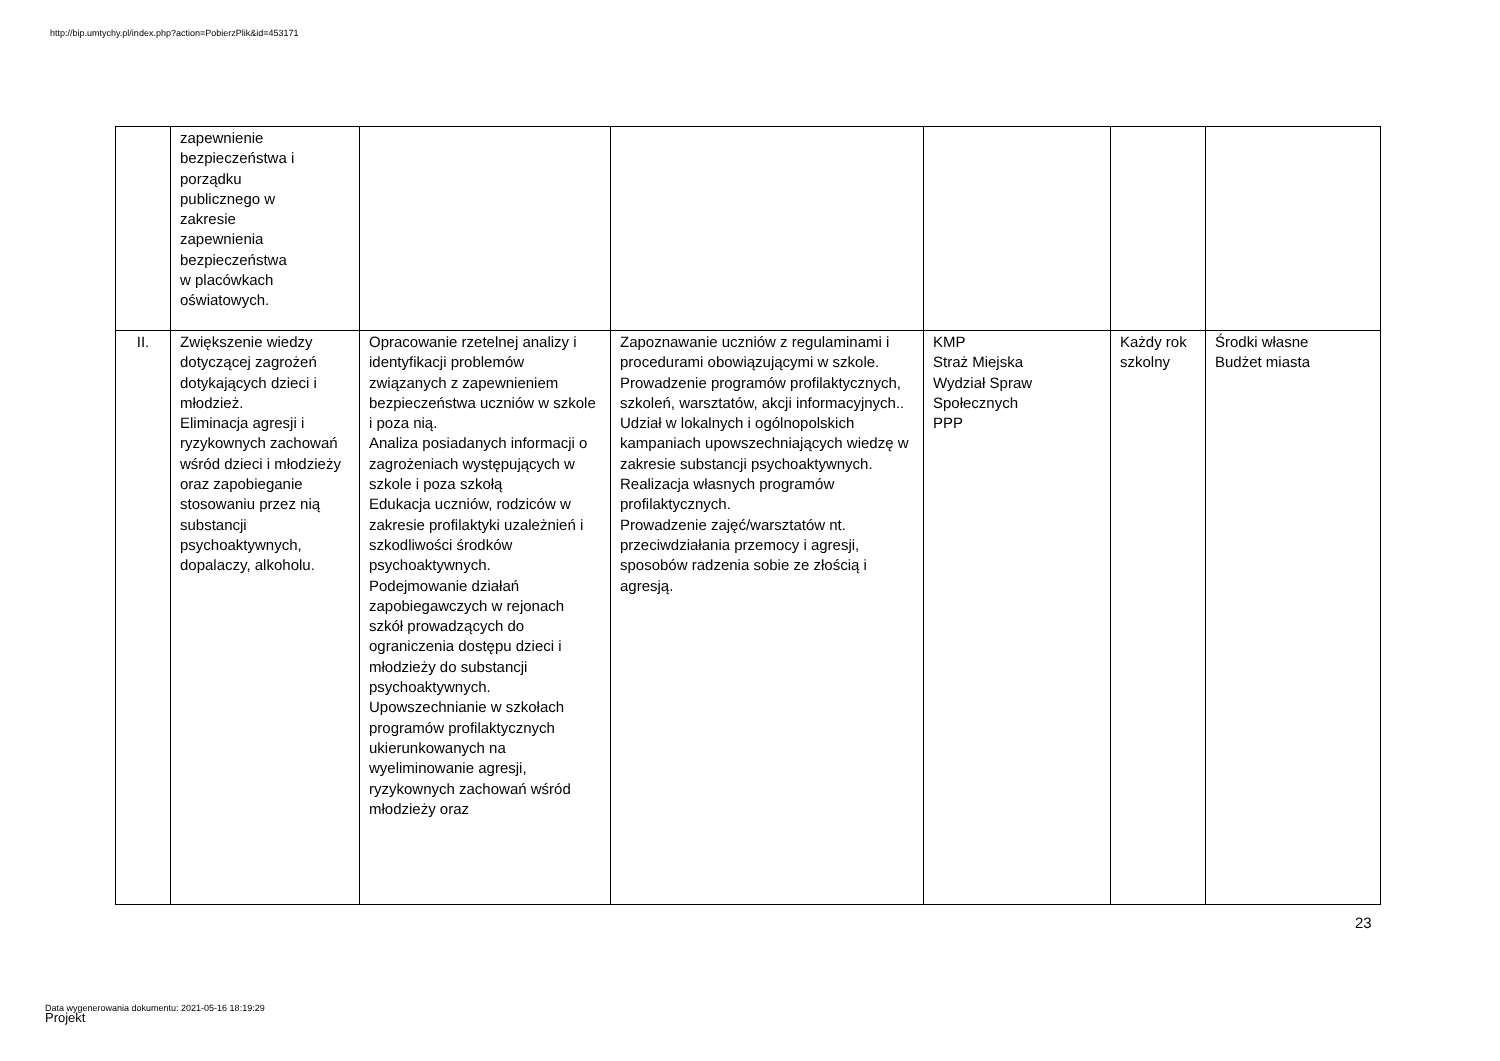http://bip.umtychy.pl/index.php?action=PobierzPlik&id=453171
| | zapewnienie bezpieczeństwa i porządku publicznego w zakresie zapewnienia bezpieczeństwa w placówkach oświatowych. | | | | | |
| II. | Zwiększenie wiedzy dotyczącej zagrożeń dotykających dzieci i młodzież. Eliminacja agresji i ryzykownych zachowań wśród dzieci i młodzieży oraz zapobieganie stosowaniu przez nią substancji psychoaktywnych, dopalaczy, alkoholu. | Opracowanie rzetelnej analizy i identyfikacji problemów związanych z zapewnieniem bezpieczeństwa uczniów w szkole i poza nią. Analiza posiadanych informacji o zagrożeniach występujących w szkole i poza szkołą Edukacja uczniów, rodziców w zakresie profilaktyki uzależnień i szkodliwości środków psychoaktywnych. Podejmowanie działań zapobiegawczych w rejonach szkół prowadzących do ograniczenia dostępu dzieci i młodzieży do substancji psychoaktywnych. Upowszechnianie w szkołach programów profilaktycznych ukierunkowanych na wyeliminowanie agresji, ryzykownych zachowań wśród młodzieży oraz | Zapoznawanie uczniów z regulaminami i procedurami obowiązującymi w szkole. Prowadzenie programów profilaktycznych, szkoleń, warsztatów, akcji informacyjnych.. Udział w lokalnych i ogólnopolskich kampaniach upowszechniających wiedzę w zakresie substancji psychoaktywnych. Realizacja własnych programów profilaktycznych. Prowadzenie zajęć/warsztatów nt. przeciwdziałania przemocy i agresji, sposobów radzenia sobie ze złością i agresją. | KMP Straż Miejska Wydział Spraw Społecznych PPP | Każdy rok szkolny | Środki własne Budżet miasta |
23
Data wygenerowania dokumentu: 2021-05-16 18:19:29
Projekt